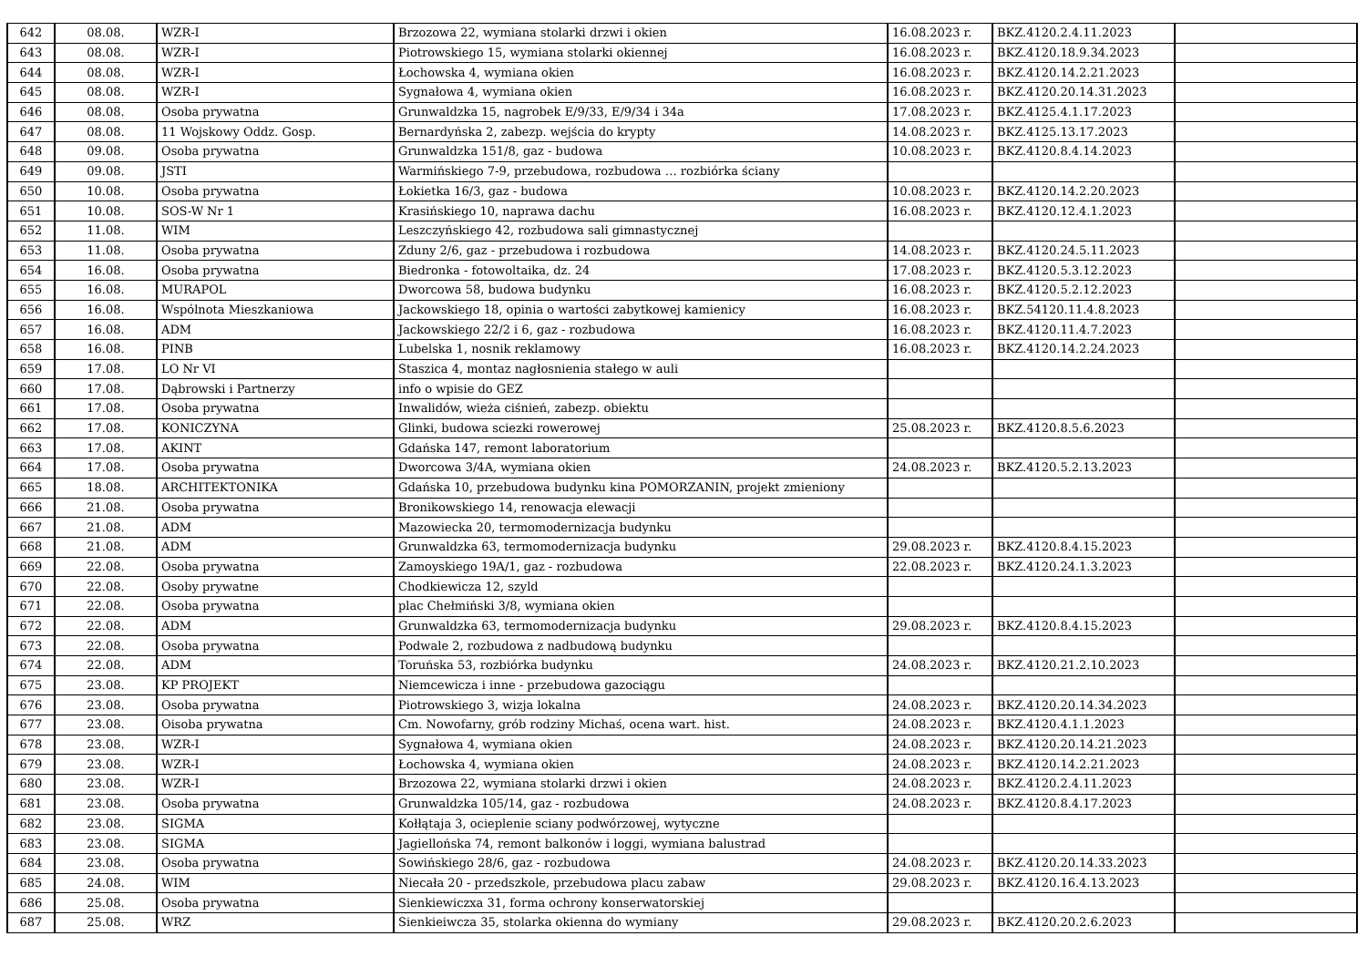| 642 | 08.08. | WZR-I | Brzozowa 22, wymiana stolarki drzwi i okien | 16.08.2023 r. | BKZ.4120.2.4.11.2023 | |
| 643 | 08.08. | WZR-I | Piotrowskiego 15, wymiana stolarki okiennej | 16.08.2023 r. | BKZ.4120.18.9.34.2023 | |
| 644 | 08.08. | WZR-I | Łochowska 4, wymiana okien | 16.08.2023 r. | BKZ.4120.14.2.21.2023 | |
| 645 | 08.08. | WZR-I | Sygnałowa 4, wymiana okien | 16.08.2023 r. | BKZ.4120.20.14.31.2023 | |
| 646 | 08.08. | Osoba prywatna | Grunwaldzka 15, nagrobek E/9/33, E/9/34 i 34a | 17.08.2023 r. | BKZ.4125.4.1.17.2023 | |
| 647 | 08.08. | 11 Wojskowy Oddz. Gosp. | Bernardyńska 2, zabezp. wejścia do krypty | 14.08.2023 r. | BKZ.4125.13.17.2023 | |
| 648 | 09.08. | Osoba prywatna | Grunwaldzka 151/8, gaz - budowa | 10.08.2023 r. | BKZ.4120.8.4.14.2023 | |
| 649 | 09.08. | JSTI | Warmińskiego 7-9, przebudowa, rozbudowa … rozbiórka ściany | | | |
| 650 | 10.08. | Osoba prywatna | Łokietka 16/3, gaz - budowa | 10.08.2023 r. | BKZ.4120.14.2.20.2023 | |
| 651 | 10.08. | SOS-W Nr 1 | Krasińskiego 10, naprawa dachu | 16.08.2023 r. | BKZ.4120.12.4.1.2023 | |
| 652 | 11.08. | WIM | Leszczyńskiego 42, rozbudowa sali gimnastycznej | | | |
| 653 | 11.08. | Osoba prywatna | Zduny 2/6, gaz - przebudowa i rozbudowa | 14.08.2023 r. | BKZ.4120.24.5.11.2023 | |
| 654 | 16.08. | Osoba prywatna | Biedronka - fotowoltaika, dz. 24 | 17.08.2023 r. | BKZ.4120.5.3.12.2023 | |
| 655 | 16.08. | MURAPOL | Dworcowa 58, budowa budynku | 16.08.2023 r. | BKZ.4120.5.2.12.2023 | |
| 656 | 16.08. | Wspólnota Mieszkaniowa | Jackowskiego 18, opinia o wartości zabytkowej kamienicy | 16.08.2023 r. | BKZ.54120.11.4.8.2023 | |
| 657 | 16.08. | ADM | Jackowskiego 22/2 i 6, gaz - rozbudowa | 16.08.2023 r. | BKZ.4120.11.4.7.2023 | |
| 658 | 16.08. | PINB | Lubelska 1, nosnik reklamowy | 16.08.2023 r. | BKZ.4120.14.2.24.2023 | |
| 659 | 17.08. | LO Nr VI | Staszica 4, montaz nagłosnienia stałego w auli | | | |
| 660 | 17.08. | Dąbrowski i Partnerzy | info o wpisie do GEZ | | | |
| 661 | 17.08. | Osoba prywatna | Inwalidów, wieża ciśnień, zabezp. obiektu | | | |
| 662 | 17.08. | KONICZYNA | Glinki, budowa sciezki rowerowej | 25.08.2023 r. | BKZ.4120.8.5.6.2023 | |
| 663 | 17.08. | AKINT | Gdańska 147, remont laboratorium | | | |
| 664 | 17.08. | Osoba prywatna | Dworcowa 3/4A, wymiana okien | 24.08.2023 r. | BKZ.4120.5.2.13.2023 | |
| 665 | 18.08. | ARCHITEKTONIKA | Gdańska 10, przebudowa budynku kina POMORZANIN, projekt zmieniony | | | |
| 666 | 21.08. | Osoba prywatna | Bronikowskiego 14, renowacja elewacji | | | |
| 667 | 21.08. | ADM | Mazowiecka 20, termomodernizacja budynku | | | |
| 668 | 21.08. | ADM | Grunwaldzka 63, termomodernizacja budynku | 29.08.2023 r. | BKZ.4120.8.4.15.2023 | |
| 669 | 22.08. | Osoba prywatna | Zamoyskiego 19A/1, gaz - rozbudowa | 22.08.2023 r. | BKZ.4120.24.1.3.2023 | |
| 670 | 22.08. | Osoby prywatne | Chodkiewicza 12, szyld | | | |
| 671 | 22.08. | Osoba prywatna | plac Chełmiński 3/8, wymiana okien | | | |
| 672 | 22.08. | ADM | Grunwaldzka 63, termomodernizacja budynku | 29.08.2023 r. | BKZ.4120.8.4.15.2023 | |
| 673 | 22.08. | Osoba prywatna | Podwale 2, rozbudowa z nadbudową budynku | | | |
| 674 | 22.08. | ADM | Toruńska 53, rozbiórka budynku | 24.08.2023 r. | BKZ.4120.21.2.10.2023 | |
| 675 | 23.08. | KP PROJEKT | Niemcewicza i inne - przebudowa gazociągu | | | |
| 676 | 23.08. | Osoba prywatna | Piotrowskiego 3, wizja lokalna | 24.08.2023 r. | BKZ.4120.20.14.34.2023 | |
| 677 | 23.08. | Oisoba prywatna | Cm. Nowofarny, grób rodziny Michaś, ocena wart. hist. | 24.08.2023 r. | BKZ.4120.4.1.1.2023 | |
| 678 | 23.08. | WZR-I | Sygnałowa 4, wymiana okien | 24.08.2023 r. | BKZ.4120.20.14.21.2023 | |
| 679 | 23.08. | WZR-I | Łochowska 4, wymiana okien | 24.08.2023 r. | BKZ.4120.14.2.21.2023 | |
| 680 | 23.08. | WZR-I | Brzozowa 22, wymiana stolarki drzwi i okien | 24.08.2023 r. | BKZ.4120.2.4.11.2023 | |
| 681 | 23.08. | Osoba prywatna | Grunwaldzka 105/14, gaz - rozbudowa | 24.08.2023 r. | BKZ.4120.8.4.17.2023 | |
| 682 | 23.08. | SIGMA | Kołłątaja 3, ocieplenie sciany podwórzowej, wytyczne | | | |
| 683 | 23.08. | SIGMA | Jagiellońska 74, remont balkonów i loggi, wymiana balustrad | | | |
| 684 | 23.08. | Osoba prywatna | Sowińskiego 28/6, gaz - rozbudowa | 24.08.2023 r. | BKZ.4120.20.14.33.2023 | |
| 685 | 24.08. | WIM | Niecała 20 - przedszkole, przebudowa placu zabaw | 29.08.2023 r. | BKZ.4120.16.4.13.2023 | |
| 686 | 25.08. | Osoba prywatna | Sienkiewiczxa 31, forma ochrony konserwatorskiej | | | |
| 687 | 25.08. | WRZ | Sienkieiwcza 35, stolarka okienna do wymiany | 29.08.2023 r. | BKZ.4120.20.2.6.2023 | |